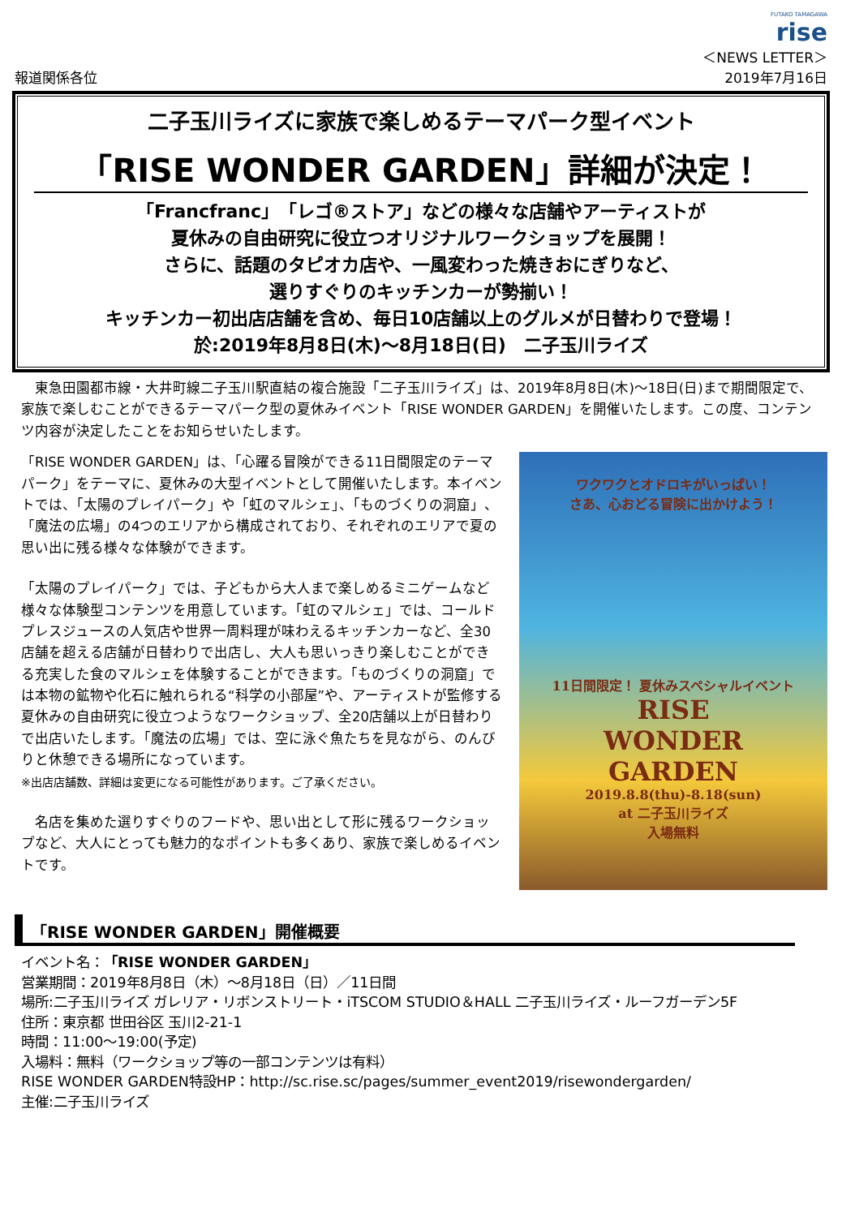報道関係各位
FUTAKO TAMAGAWA
rise
＜NEWS LETTER＞
2019年7月16日
二子玉川ライズに家族で楽しめるテーマパーク型イベント
「RISE WONDER GARDEN」詳細が決定！
「Francfranc」「レゴ®ストア」などの様々な店舗やアーティストが
夏休みの自由研究に役立つオリジナルワークショップを展開！
さらに、話題のタピオカ店や、一風変わった焼きおにぎりなど、
選りすぐりのキッチンカーが勢揃い！
キッチンカー初出店店舗を含め、毎日10店舗以上のグルメが日替わりで登場！
於:2019年8月8日(木)～8月18日(日)　二子玉川ライズ
　東急田園都市線・大井町線二子玉川駅直結の複合施設「二子玉川ライズ」は、2019年8月8日(木)～18日(日)まで期間限定で、家族で楽しむことができるテーマパーク型の夏休みイベント「RISE WONDER GARDEN」を開催いたします。この度、コンテンツ内容が決定したことをお知らせいたします。
「RISE WONDER GARDEN」は、「心躍る冒険ができる11日間限定のテーマパーク」をテーマに、夏休みの大型イベントとして開催いたします。本イベントでは、「太陽のプレイパーク」や「虹のマルシェ」、「ものづくりの洞窟」、「魔法の広場」の4つのエリアから構成されており、それぞれのエリアで夏の思い出に残る様々な体験ができます。
「太陽のプレイパーク」では、子どもから大人まで楽しめるミニゲームなど様々な体験型コンテンツを用意しています。「虹のマルシェ」では、コールドプレスジュースの人気店や世界一周料理が味わえるキッチンカーなど、全30店舗を超える店舗が日替わりで出店し、大人も思いっきり楽しむことができる充実した食のマルシェを体験することができます。「ものづくりの洞窟」では本物の鉱物や化石に触れられる“科学の小部屋”や、アーティストが監修する夏休みの自由研究に役立つようなワークショップ、全20店舗以上が日替わりで出店いたします。「魔法の広場」では、空に泳ぐ魚たちを見ながら、のんびりと休憩できる場所になっています。
※出店店舗数、詳細は変更になる可能性があります。ご了承ください。
　名店を集めた選りすぐりのフードや、思い出として形に残るワークショップなど、大人にとっても魅力的なポイントも多くあり、家族で楽しめるイベントです。
ワクワクとオドロキがいっぱい！
さあ、心おどる冒険に出かけよう！
11日間限定！ 夏休みスペシャルイベント
RISE
WONDER
GARDEN
2019.8.8(thu)-8.18(sun)
at 二子玉川ライズ
入場無料
「RISE WONDER GARDEN」開催概要
イベント名：「RISE WONDER GARDEN」
営業期間：2019年8月8日（木）～8月18日（日）／11日間
場所:二子玉川ライズ ガレリア・リボンストリート・iTSCOM STUDIO＆HALL 二子玉川ライズ・ルーフガーデン5F
住所：東京都 世田谷区 玉川2-21-1
時間：11:00～19:00(予定)
入場料：無料（ワークショップ等の一部コンテンツは有料）
RISE WONDER GARDEN特設HP：http://sc.rise.sc/pages/summer_event2019/risewondergarden/
主催:二子玉川ライズ